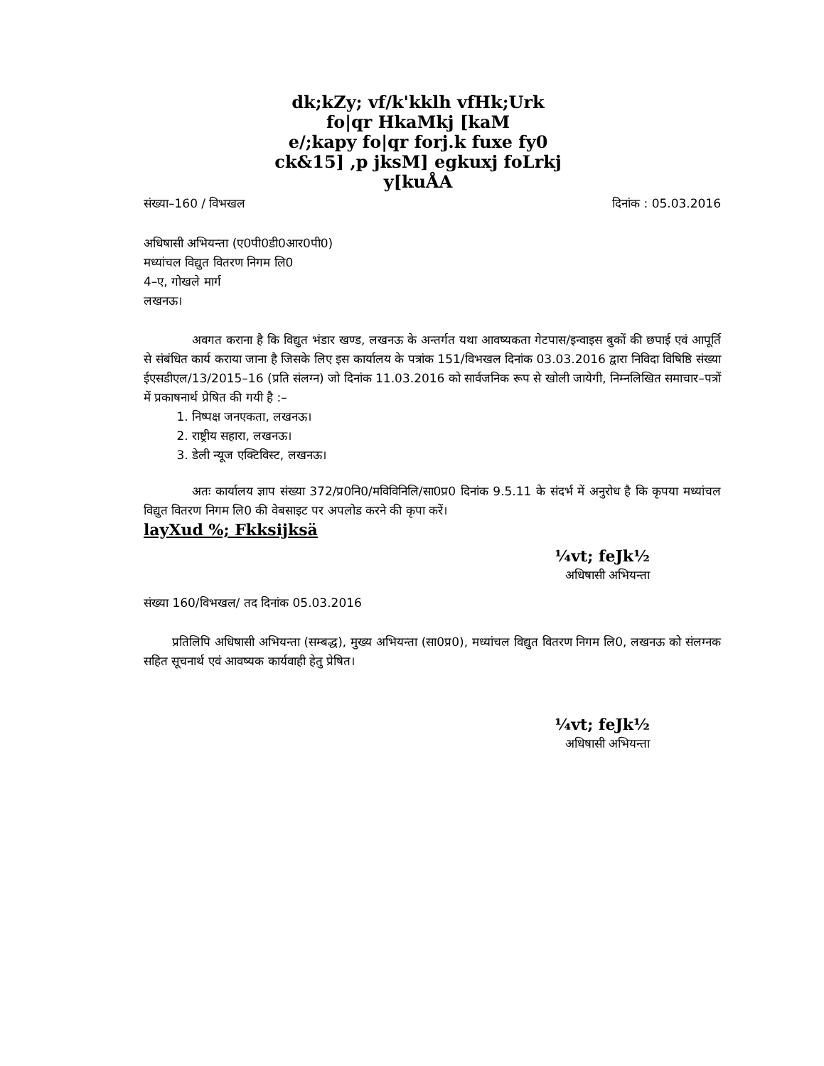dk;kZy; vf/k'kklh vfHk;Urk
fo|qr HkaMkj [kaM
e/;kapy fo|qr forj.k fuxe fy0
ck&15] ,p jksM] egkuxj foLrkj
y[kuÅA
संख्या–160 / विभखल दिनांक : 05.03.2016
अधिषासी अभियन्ता (ए0पी0डी0आर0पी0)
मध्यांचल विद्युत वितरण निगम लि0
4–ए, गोखले मार्ग
लखनऊ।
अवगत कराना है कि विद्युत भंडार खण्ड, लखनऊ के अन्तर्गत यथा आवष्यकता गेटपास/इन्वाइस बुकों की छपाई एवं आपूर्ति से संबंधित कार्य कराया जाना है जिसके लिए इस कार्यालय के पत्रांक 151/विभखल दिनांक 03.03.2016 द्वारा निविदा विषिष्ठि संख्या ईएसडीएल/13/2015–16 (प्रति संलग्न) जो दिनांक 11.03.2016 को सार्वजनिक रूप से खोली जायेगी, निम्नलिखित समाचार–पत्रों में प्रकाषनार्थ प्रेषित की गयी है :–
1. निष्पक्ष जनएकता, लखनऊ।
2. राष्ट्रीय सहारा, लखनऊ।
3. डेली न्यूज एक्टिविस्ट, लखनऊ।
अतः कार्यालय ज्ञाप संख्या 372/प्र0नि0/मविविनिलि/सा0प्र0 दिनांक 9.5.11 के संदर्भ में अनुरोध है कि कृपया मध्यांचल विद्युत वितरण निगम लि0 की वेबसाइट पर अपलोड करने की कृपा करें।
layXud %; Fkksijksä
¼vt; feJk½
अधिषासी अभियन्ता
संख्या 160/विभखल/ तद दिनांक 05.03.2016
प्रतिलिपि अधिषासी अभियन्ता (सम्बद्ध), मुख्य अभियन्ता (सा0प्र0), मध्यांचल विद्युत वितरण निगम लि0, लखनऊ को संलग्नक सहित सूचनार्थ एवं आवष्यक कार्यवाही हेतु प्रेषित।
¼vt; feJk½
अधिषासी अभियन्ता